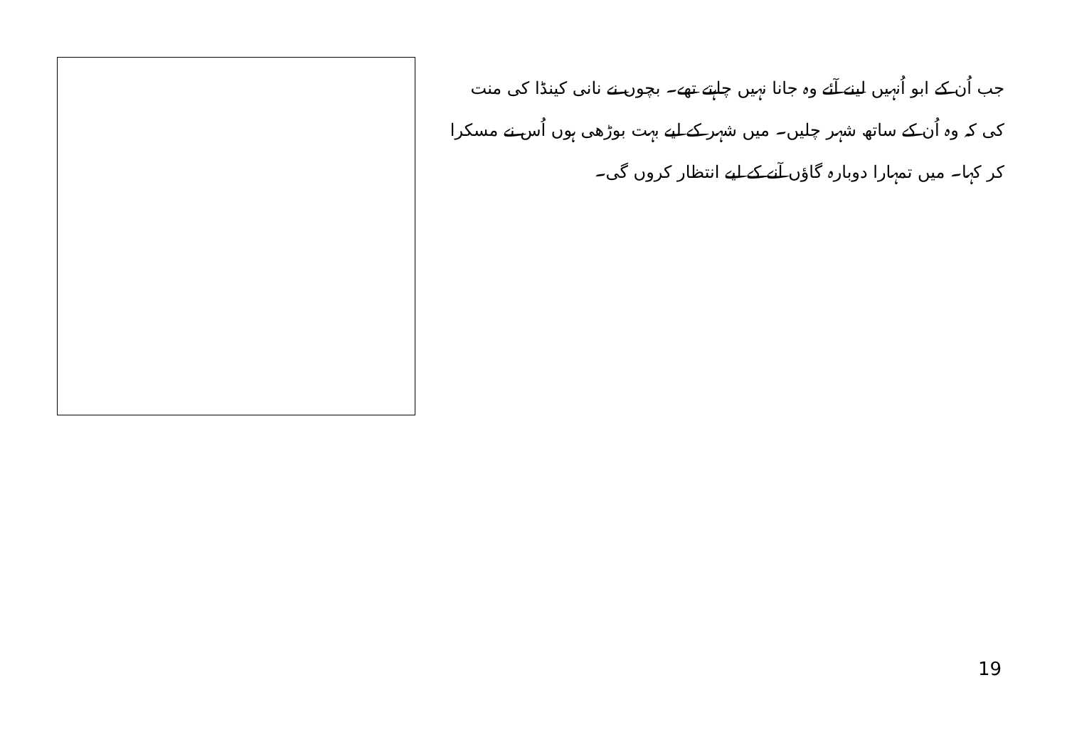جب اُن کے ابو اُنہیں لینے آئے وہ جانا نہیں چاہتے تھے۔ بچوں نے نانی کینڈا کی منت کی کہ وہ اُن کے ساتھ شہر چلیں۔ میں شہر کے لیے بہت بوڑھی ہوں اُس نے مسکرا کر کہا۔ میں تمہارا دوبارہ گاؤں آنے کے لیے انتظار کروں گی۔
19